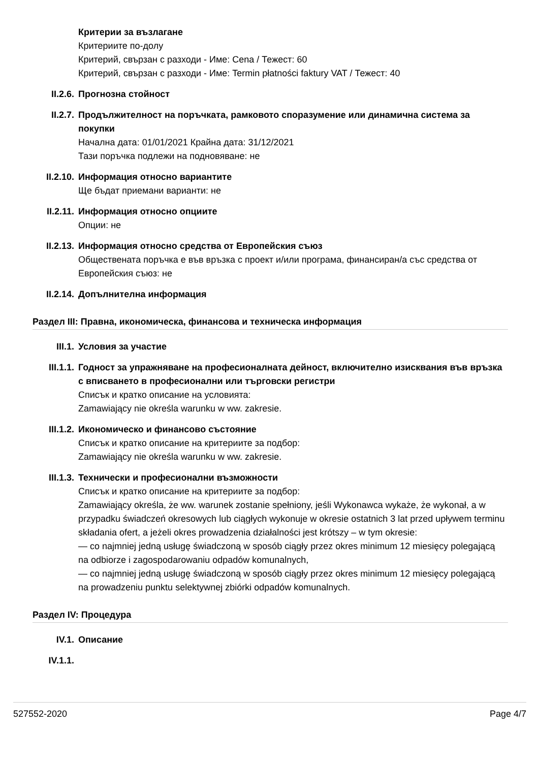Критерии за възлагане
Критериите по-долу
Критерий, свързан с разходи - Име: Cena / Тежест: 60
Критерий, свързан с разходи - Име: Termin płatności faktury VAT / Тежест: 40
II.2.6. Прогнозна стойност
II.2.7. Продължителност на поръчката, рамковото споразумение или динамична система за покупки
Начална дата: 01/01/2021 Крайна дата: 31/12/2021
Тази поръчка подлежи на подновяване: не
II.2.10. Информация относно вариантите
Ще бъдат приемани варианти: не
II.2.11. Информация относно опциите
Опции: не
II.2.13. Информация относно средства от Европейския съюз
Обществената поръчка е във връзка с проект и/или програма, финансиран/а със средства от Европейския съюз: не
II.2.14. Допълнителна информация
Раздел III: Правна, икономическа, финансова и техническа информация
III.1. Условия за участие
III.1.1. Годност за упражняване на професионалната дейност, включително изисквания във връзка с вписването в професионални или търговски регистри
Списък и кратко описание на условията:
Zamawiający nie określa warunku w ww. zakresie.
III.1.2. Икономическо и финансово състояние
Списък и кратко описание на критериите за подбор:
Zamawiający nie określa warunku w ww. zakresie.
III.1.3. Технически и професионални възможности
Списък и кратко описание на критериите за подбор:
Zamawiający określa, że ww. warunek zostanie spełniony, jeśli Wykonawca wykaże, że wykonał, a w przypadku świadczeń okresowych lub ciągłych wykonuje w okresie ostatnich 3 lat przed upływem terminu składania ofert, a jeżeli okres prowadzenia działalności jest krótszy – w tym okresie:
— co najmniej jedną usługę świadczoną w sposób ciągły przez okres minimum 12 miesięcy polegającą na odbiorze i zagospodarowaniu odpadów komunalnych,
— co najmniej jedną usługę świadczoną w sposób ciągły przez okres minimum 12 miesięcy polegającą na prowadzeniu punktu selektywnej zbiórki odpadów komunalnych.
Раздел IV: Процедура
IV.1. Описание
IV.1.1.
527552-2020 Page 4/7